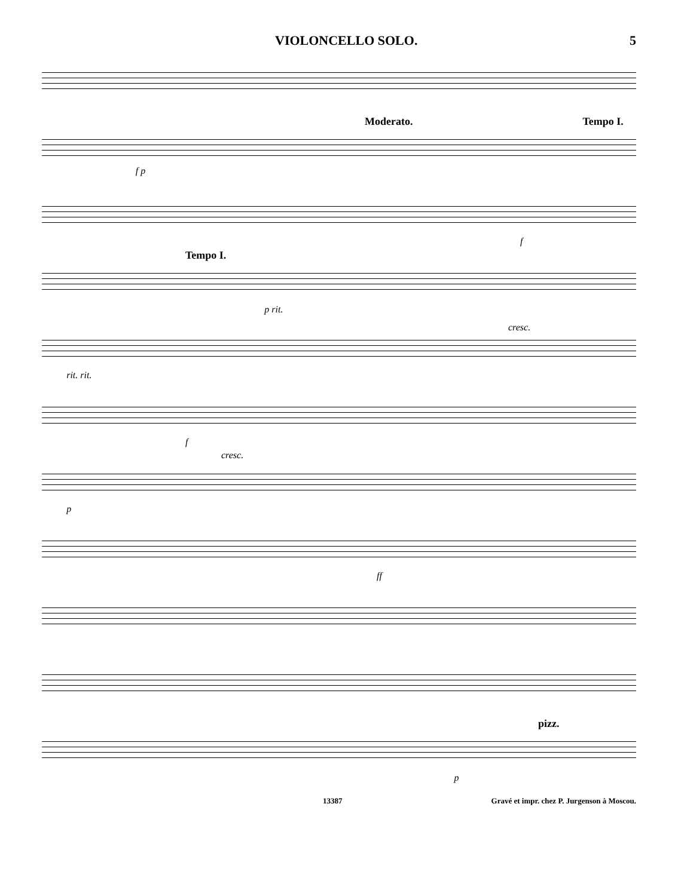VIOLONCELLO SOLO. 5
Moderato. Tempo I. f p
f
Tempo I. p rit.
cresc. rit. rit.
f
cresc. p
ff
pizz. p
13387 Gravé et impr. chez P. Jurgenson à Moscou.